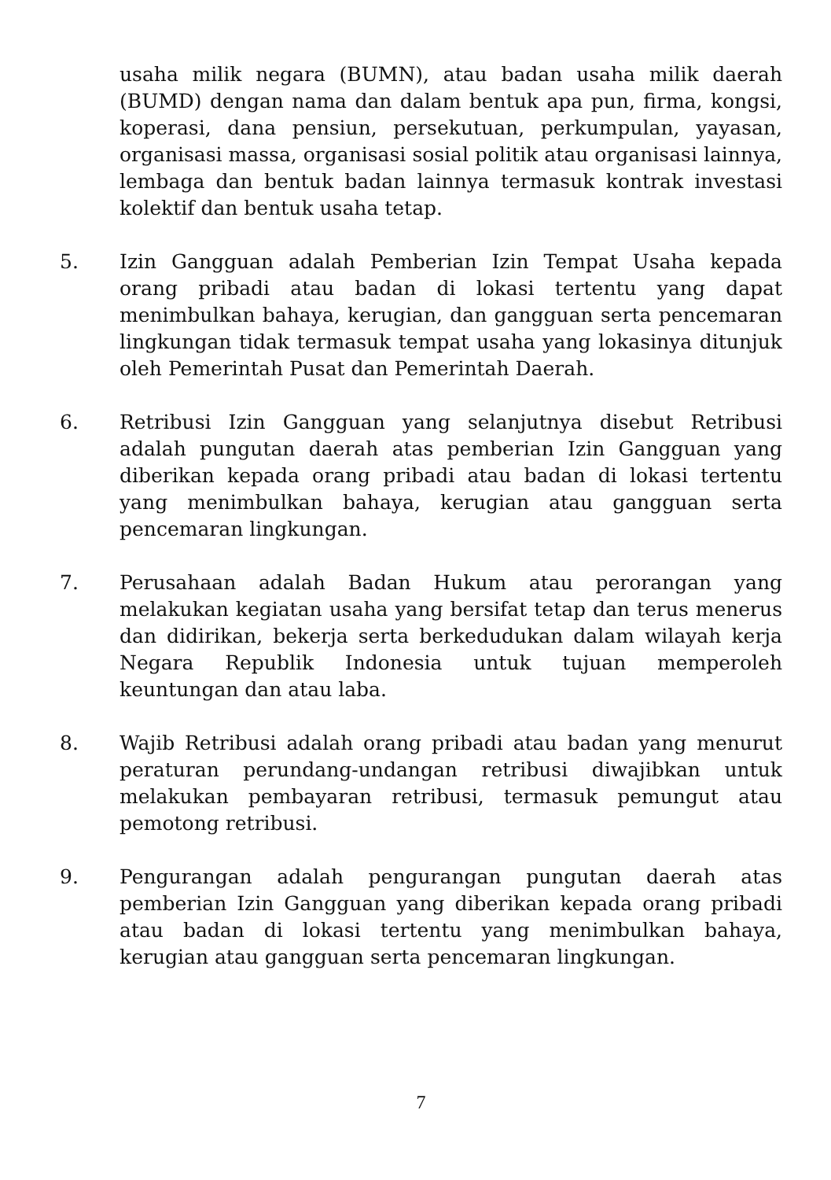usaha milik negara (BUMN), atau badan usaha milik daerah (BUMD) dengan nama dan dalam bentuk apa pun, firma, kongsi, koperasi, dana pensiun, persekutuan, perkumpulan, yayasan, organisasi massa, organisasi sosial politik atau organisasi lainnya, lembaga dan bentuk badan lainnya termasuk kontrak investasi kolektif dan bentuk usaha tetap.
5. Izin Gangguan adalah Pemberian Izin Tempat Usaha kepada orang pribadi atau badan di lokasi tertentu yang dapat menimbulkan bahaya, kerugian, dan gangguan serta pencemaran lingkungan tidak termasuk tempat usaha yang lokasinya ditunjuk oleh Pemerintah Pusat dan Pemerintah Daerah.
6. Retribusi Izin Gangguan yang selanjutnya disebut Retribusi adalah pungutan daerah atas pemberian Izin Gangguan yang diberikan kepada orang pribadi atau badan di lokasi tertentu yang menimbulkan bahaya, kerugian atau gangguan serta pencemaran lingkungan.
7. Perusahaan adalah Badan Hukum atau perorangan yang melakukan kegiatan usaha yang bersifat tetap dan terus menerus dan didirikan, bekerja serta berkedudukan dalam wilayah kerja Negara Republik Indonesia untuk tujuan memperoleh keuntungan dan atau laba.
8. Wajib Retribusi adalah orang pribadi atau badan yang menurut peraturan perundang-undangan retribusi diwajibkan untuk melakukan pembayaran retribusi, termasuk pemungut atau pemotong retribusi.
9. Pengurangan adalah pengurangan pungutan daerah atas pemberian Izin Gangguan yang diberikan kepada orang pribadi atau badan di lokasi tertentu yang menimbulkan bahaya, kerugian atau gangguan serta pencemaran lingkungan.
7